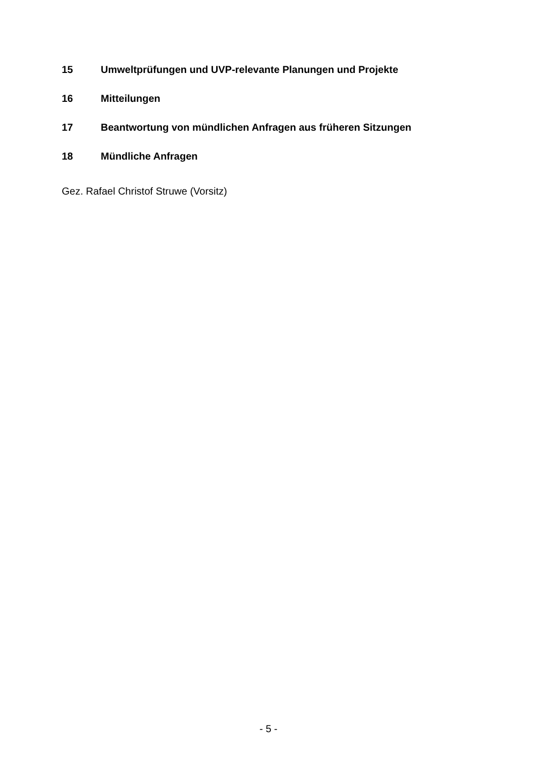15 Umweltprüfungen und UVP-relevante Planungen und Projekte
16 Mitteilungen
17 Beantwortung von mündlichen Anfragen aus früheren Sitzungen
18 Mündliche Anfragen
Gez. Rafael Christof Struwe (Vorsitz)
- 5 -